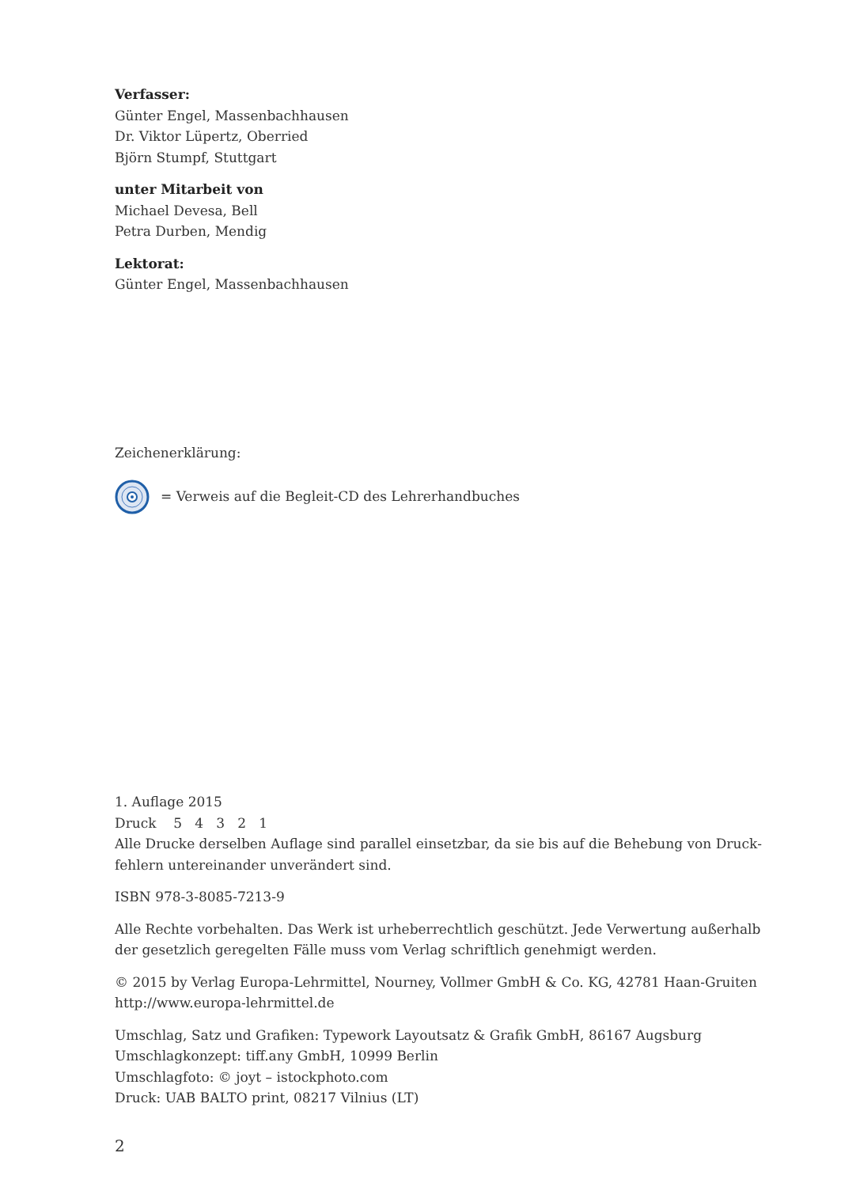Verfasser:
Günter Engel, Massenbachhausen
Dr. Viktor Lüpertz, Oberried
Björn Stumpf, Stuttgart
unter Mitarbeit von
Michael Devesa, Bell
Petra Durben, Mendig
Lektorat:
Günter Engel, Massenbachhausen
Zeichenerklärung:
= Verweis auf die Begleit-CD des Lehrerhandbuches
1. Auflage 2015
Druck 5 4 3 2 1
Alle Drucke derselben Auflage sind parallel einsetzbar, da sie bis auf die Behebung von Druck­fehlern untereinander unverändert sind.
ISBN 978-3-8085-7213-9
Alle Rechte vorbehalten. Das Werk ist urheberrechtlich geschützt. Jede Verwertung außerhalb der gesetzlich geregelten Fälle muss vom Verlag schriftlich genehmigt werden.
© 2015 by Verlag Europa-Lehrmittel, Nourney, Vollmer GmbH & Co. KG, 42781 Haan-Gruiten
http://www.europa-lehrmittel.de
Umschlag, Satz und Grafiken: Typework Layoutsatz & Grafik GmbH, 86167 Augsburg
Umschlagkonzept: tiff.any GmbH, 10999 Berlin
Umschlagfoto: © joyt – istockphoto.com
Druck: UAB BALTO print, 08217 Vilnius (LT)
2